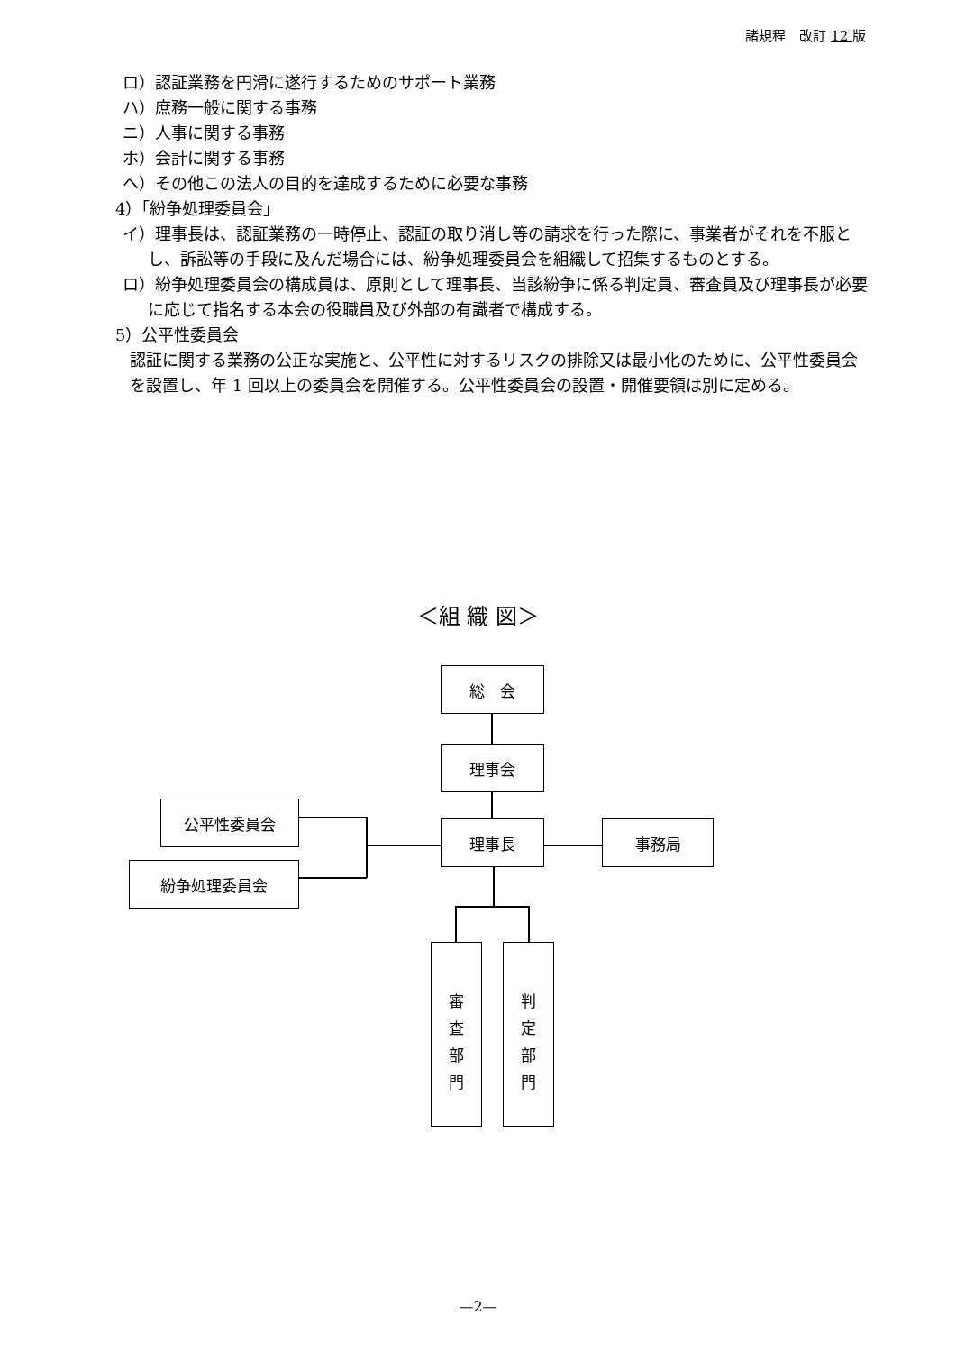諸規程　改訂 12 版
ロ）認証業務を円滑に遂行するためのサポート業務
ハ）庶務一般に関する事務
ニ）人事に関する事務
ホ）会計に関する事務
ヘ）その他この法人の目的を達成するために必要な事務
4）「紛争処理委員会」
イ）理事長は、認証業務の一時停止、認証の取り消し等の請求を行った際に、事業者がそれを不服とし、訴訟等の手段に及んだ場合には、紛争処理委員会を組織して招集するものとする。
ロ）紛争処理委員会の構成員は、原則として理事長、当該紛争に係る判定員、審査員及び理事長が必要に応じて指名する本会の役職員及び外部の有識者で構成する。
5）公平性委員会
認証に関する業務の公正な実施と、公平性に対するリスクの排除又は最小化のために、公平性委員会を設置し、年 1 回以上の委員会を開催する。公平性委員会の設置・開催要領は別に定める。
＜組 織 図＞
総　会
理事会
公平性委員会
理事長 事務局
紛争処理委員会
審査部門
判定部門
—2—